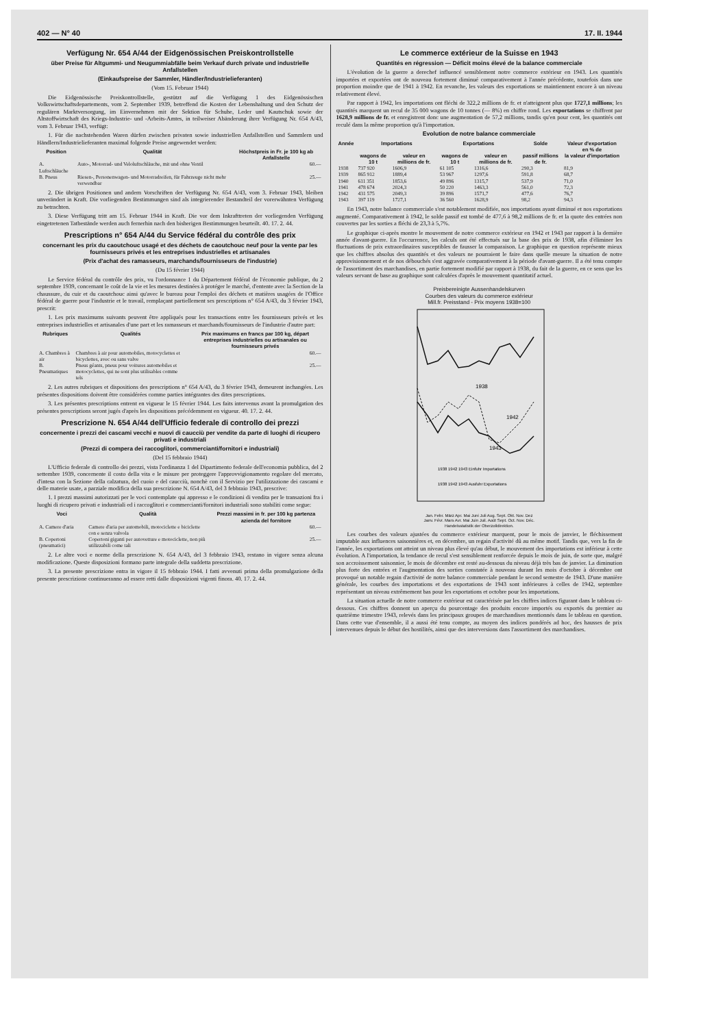402 — N° 40 17. II. 1944
Verfügung Nr. 654 A/44 der Eidgenössischen Preiskontrollstelle
über Preise für Altgummi- und Neugummiabfälle beim Verkauf durch private und industrielle Anfallstellen
(Einkaufspreise der Sammler, Händler/Industrielieferanten)
(Vom 15. Februar 1944)
Die Eidgenössische Preiskontrollstelle, gestützt auf die Verfügung 1 des Eidgenössischen Volkswirtschaftsdepartements, vom 2. September 1939, betreffend die Kosten der Lebenshaltung und den Schutz der regulären Marktversorgung, im Einvernehmen mit der Sektion für Schuhe, Leder und Kautschuk sowie der Altstoffwirtschaft des Kriegs-Industrie- und -Arbeits-Amtes, in teilweiser Abänderung ihrer Verfügung Nr. 654 A/43, vom 3. Februar 1943, verfügt:
1. Für die nachstehenden Waren dürfen zwischen privaten sowie industriellen Anfallstellen und Sammlern und Händlern/Industrielieferanten maximal folgende Preise angewendet werden:
| Position | Qualität | Höchstpreis in Fr. je 100 kg ab Anfallstelle |
| --- | --- | --- |
| A. Luftschläuche | Auto-, Motorrad- und Veloluftschläuche, mit und ohne Ventil | 60.— |
| B. Pneus | Riesen-, Personenwagen- und Motorradreifen, für Fahrzeuge nicht mehr verwendbar | 25.— |
2. Die übrigen Positionen und andern Vorschriften der Verfügung Nr. 654 A/43, vom 3. Februar 1943, bleiben unverändert in Kraft. Die vorliegenden Bestimmungen sind als integrierender Bestandteil der vorerwähnten Verfügung zu betrachten.
3. Diese Verfügung tritt am 15. Februar 1944 in Kraft. Die vor dem Inkrafttreten der vorliegenden Verfügung eingetretenen Tatbestände werden auch fernerhin nach den bisherigen Bestimmungen beurteilt. 40. 17. 2. 44.
Prescriptions n° 654 A/44 du Service fédéral du contrôle des prix
concernant les prix du caoutchouc usagé et des déchets de caoutchouc neuf pour la vente par les fournisseurs privés et les entreprises industrielles et artisanales
(Prix d'achat des ramasseurs, marchands/fournisseurs de l'industrie)
(Du 15 février 1944)
Le Service fédéral du contrôle des prix, vu l'ordonnance 1 du Département fédéral de l'économie publique, du 2 septembre 1939, concernant le coût de la vie et les mesures destinées à protéger le marché, d'entente avec la Section de la chaussure, du cuir et du caoutchouc ainsi qu'avec le bureau pour l'emploi des déchets et matières usagées de l'Office fédéral de guerre pour l'industrie et le travail, remplaçant partiellement ses prescriptions n° 654 A/43, du 3 février 1943, prescrit:
1. Les prix maximums suivants peuvent être appliqués pour les transactions entre les fournisseurs privés et les entreprises industrielles et artisanales d'une part et les ramasseurs et marchands/fournisseurs de l'industrie d'autre part:
| Rubriques | Qualités | Prix maximums en francs par 100 kg, départ entreprises industrielles ou artisanales ou fournisseurs privés |
| --- | --- | --- |
| A. Chambres à air | Chambres à air pour automobiles, motocyclettes et bicyclettes, avec ou sans valve | 60.— |
| B. Pneumatiques | Pneus géants, pneus pour voitures automobiles et motocyclettes, qui ne sont plus utilisables comme tels | 25.— |
2. Les autres rubriques et dispositions des prescriptions n° 654 A/43, du 3 février 1943, demeurent inchangées. Les présentes dispositions doivent être considérées comme parties intégrantes des dites prescriptions.
3. Les présentes prescriptions entrent en vigueur le 15 février 1944. Les faits intervenus avant la promulgation des présentes prescriptions seront jugés d'après les dispositions précédemment en vigueur. 40. 17. 2. 44.
Prescrizione N. 654 A/44 dell'Ufficio federale di controllo dei prezzi
concernente i prezzi dei cascami vecchi e nuovi di caucciù per vendite da parte di luoghi di ricupero privati e industriali
(Prezzi di compera dei raccoglitori, commercianti/fornitori e industriali)
(Del 15 febbraio 1944)
L'Ufficio federale di controllo dei prezzi, vista l'ordinanza 1 del Dipartimento federale dell'economia pubblica, del 2 settembre 1939, concernente il costo della vita e le misure per proteggere l'approvvigionamento regolare del mercato, d'intesa con la Sezione della calzatura, del cuoio e del caucciù, nonchè con il Servizio per l'utilizzazione dei cascami e delle materie usate, a parziale modifica della sua prescrizione N. 654 A/43, del 3 febbraio 1943, prescrive:
1. I prezzi massimi autorizzati per le voci contemplate qui appresso e le condizioni di vendita per le transazioni fra i luoghi di ricupero privati e industriali ed i raccoglitori e commercianti/fornitori industriali sono stabiliti come segue:
| Voci | Qualità | Prezzi massimi in fr. per 100 kg partenza azienda del fornitore |
| --- | --- | --- |
| A. Camere d'aria | Camere d'aria per automobili, motociclette e biciclette con e senza valvola | 60.— |
| B. Copertoni (pneumatici) | Copertoni giganti per autovetture e motociclette, non più utilizzabili come tali | 25.— |
2. Le altre voci e norme della prescrizione N. 654 A/43, del 3 febbraio 1943, restano in vigore senza alcuna modificazione. Queste disposizioni formano parte integrale della suddetta prescrizione.
3. La presente prescrizione entra in vigore il 15 febbraio 1944. I fatti avvenuti prima della promulgazione della presente prescrizione continueranno ad essere retti dalle disposizioni vigenti finora. 40. 17. 2. 44.
Le commerce extérieur de la Suisse en 1943
Quantités en régression — Déficit moins élevé de la balance commerciale
L'évolution de la guerre a derechef influencé sensiblement notre commerce extérieur en 1943. Les quantités importées et exportées ont de nouveau fortement diminué comparativement à l'année précédente, toutefois dans une proportion moindre que de 1941 à 1942. En revanche, les valeurs des exportations se maintiennent encore à un niveau relativement élevé.
Par rapport à 1942, les importations ont fléchi de 322,2 millions de fr. et n'atteignent plus que 1727,1 millions; les quantités marquent un recul de 35 000 wagons de 10 tonnes (— 8%) en chiffre rond. Les exportations se chiffrent par 1628,9 millions de fr. et enregistrent donc une augmentation de 57,2 millions, tandis qu'en pour cent, les quantités ont reculé dans la même proportion qu'à l'importation.
Evolution de notre balance commerciale
| Année | Importations | | Exportations | | Solde | Valeur d'exportation en % de |
| --- | --- | --- | --- | --- | --- | --- |
| | wagons de 10 t | valeur en millions de fr. | wagons de 10 t | valeur en millions de fr. | passif millions de fr. | la valeur d'importation |
| 1938 | 737 920 | 1606,9 | 61 105 | 1316,6 | 290,3 | 81,9 |
| 1939 | 865 912 | 1889,4 | 53 967 | 1297,6 | 591,8 | 68,7 |
| 1940 | 611 351 | 1853,6 | 49 896 | 1315,7 | 537,9 | 71,0 |
| 1941 | 478 674 | 2024,3 | 50 220 | 1463,3 | 561,0 | 72,3 |
| 1942 | 431 575 | 2049,3 | 39 896 | 1571,7 | 477,6 | 76,7 |
| 1943 | 397 119 | 1727,1 | 36 560 | 1628,9 | 98,2 | 94,3 |
En 1943, notre balance commerciale s'est notablement modifiée, nos importations ayant diminué et nos exportations augmenté. Comparativement à 1942, le solde passif est tombé de 477,6 à 98,2 millions de fr. et la quote des entrées non couvertes par les sorties a fléchi de 23,3 à 5,7%.
Le graphique ci-après montre le mouvement de notre commerce extérieur en 1942 et 1943 par rapport à la dernière année d'avant-guerre. En l'occurrence, les calculs ont été effectués sur la base des prix de 1938, afin d'éliminer les fluctuations de prix extraordinaires susceptibles de fausser la comparaison. Le graphique en question représente mieux que les chiffres absolus des quantités et des valeurs ne pourraient le faire dans quelle mesure la situation de notre approvisionnement et de nos débouchés s'est aggravée comparativement à la période d'avant-guerre. Il a été tenu compte de l'assortiment des marchandises, en partie fortement modifié par rapport à 1938, du fait de la guerre, en ce sens que les valeurs servant de base au graphique sont calculées d'après le mouvement quantitatif actuel.
Preisbereinigte Aussenhandelskurven
Courbes des valeurs du commerce extérieur
Mill.fr. Preisstand - Prix moyens 1938=100
1938
1942
1943
1938 1942 1943 Einfuhr Importations
1938 1942 1943 Ausfuhr Exportations
Jan. Febr. März Apr. Mai Juni Juli Aug. Sept. Okt. Nov. Dez
Janv. Févr. Mars Avr. Mai Juin Juil. Août Sept. Oct. Nov. Déc.
Handelsstatistik der Oberzolldirektion.
Les courbes des valeurs ajustées du commerce extérieur marquent, pour le mois de janvier, le fléchissement imputable aux influences saisonnières et, en décembre, un regain d'activité dû au même motif. Tandis que, vers la fin de l'année, les exportations ont atteint un niveau plus élevé qu'au début, le mouvement des importations est inférieur à cette évolution. A l'importation, la tendance de recul s'est sensiblement renforcée depuis le mois de juin, de sorte que, malgré son accroissement saisonnier, le mois de décembre est resté au-dessous du niveau déjà très bas de janvier. La diminution plus forte des entrées et l'augmentation des sorties constatée à nouveau durant les mois d'octobre à décembre ont provoqué un notable regain d'activité de notre balance commerciale pendant le second semestre de 1943. D'une manière générale, les courbes des importations et des exportations de 1943 sont inférieures à celles de 1942, septembre représentant un niveau extrêmement bas pour les exportations et octobre pour les importations.
La situation actuelle de notre commerce extérieur est caractérisée par les chiffres indices figurant dans le tableau ci-dessous. Ces chiffres donnent un aperçu du pourcentage des produits encore importés ou exportés du premier au quatrième trimestre 1943, relevés dans les principaux groupes de marchandises mentionnés dans le tableau en question. Dans cette vue d'ensemble, il a aussi été tenu compte, au moyen des indices pondérés ad hoc, des hausses de prix intervenues depuis le début des hostilités, ainsi que des interversions dans l'assortiment des marchandises.